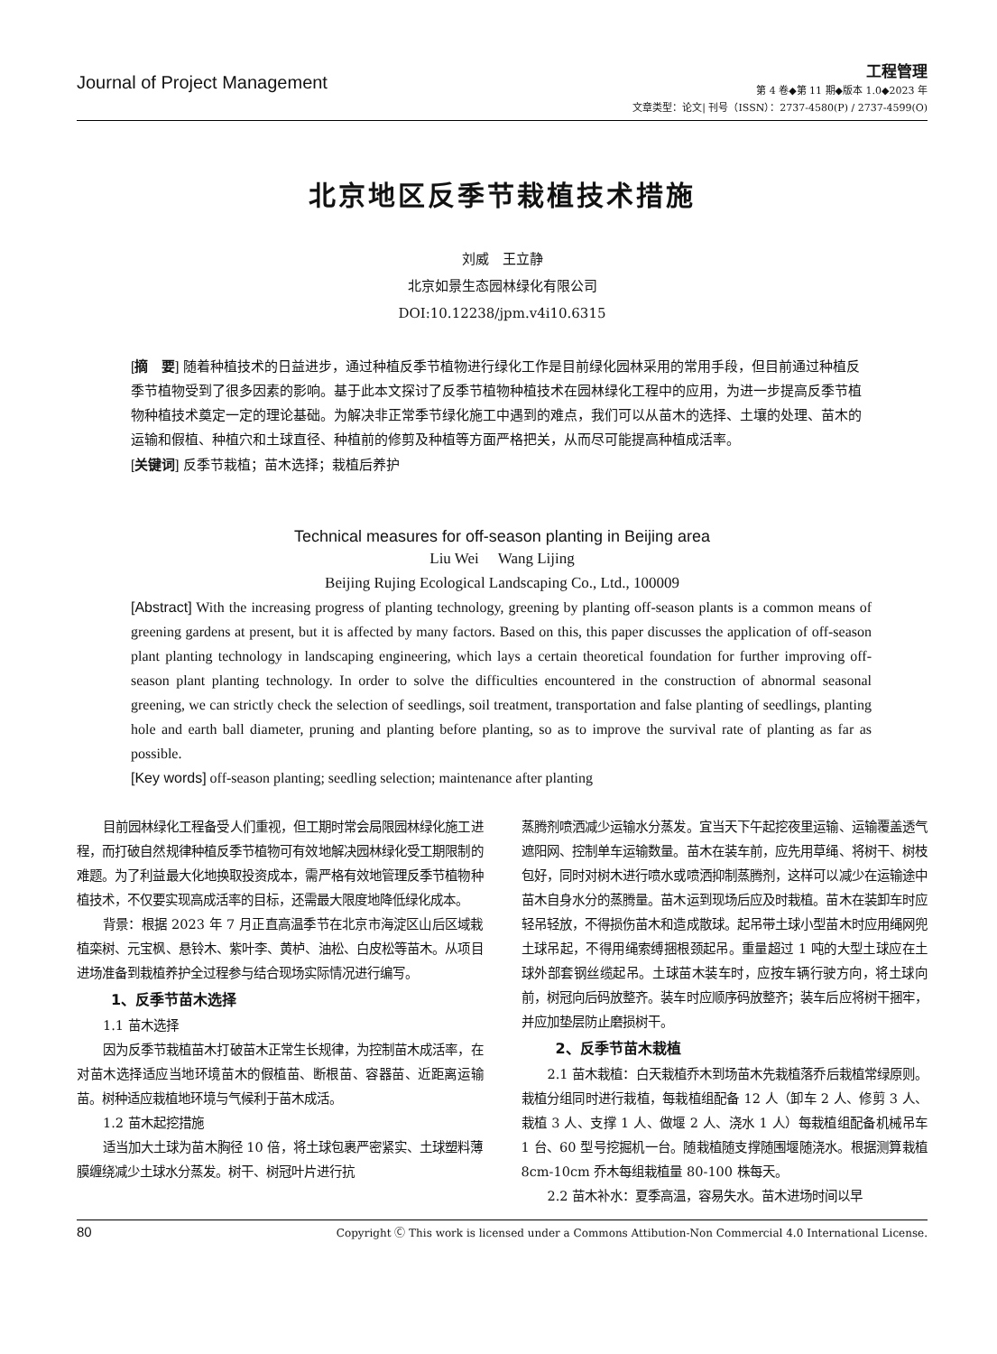Journal of Project Management
工程管理
第 4 卷◆第 11 期◆版本 1.0◆2023 年
文章类型：论文| 刊号（ISSN）：2737-4580(P) / 2737-4599(O)
北京地区反季节栽植技术措施
刘威　王立静
北京如景生态园林绿化有限公司
DOI:10.12238/jpm.v4i10.6315
[摘　要] 随着种植技术的日益进步，通过种植反季节植物进行绿化工作是目前绿化园林采用的常用手段，但目前通过种植反季节植物受到了很多因素的影响。基于此本文探讨了反季节植物种植技术在园林绿化工程中的应用，为进一步提高反季节植物种植技术奠定一定的理论基础。为解决非正常季节绿化施工中遇到的难点，我们可以从苗木的选择、土壤的处理、苗木的运输和假植、种植穴和土球直径、种植前的修剪及种植等方面严格把关，从而尽可能提高种植成活率。
[关键词] 反季节栽植；苗木选择；栽植后养护
Technical measures for off-season planting in Beijing area
Liu Wei　 Wang Lijing
Beijing Rujing Ecological Landscaping Co., Ltd., 100009
[Abstract] With the increasing progress of planting technology, greening by planting off-season plants is a common means of greening gardens at present, but it is affected by many factors. Based on this, this paper discusses the application of off-season plant planting technology in landscaping engineering, which lays a certain theoretical foundation for further improving off-season plant planting technology. In order to solve the difficulties encountered in the construction of abnormal seasonal greening, we can strictly check the selection of seedlings, soil treatment, transportation and false planting of seedlings, planting hole and earth ball diameter, pruning and planting before planting, so as to improve the survival rate of planting as far as possible.
[Key words] off-season planting; seedling selection; maintenance after planting
目前园林绿化工程备受人们重视，但工期时常会局限园林绿化施工进程，而打破自然规律种植反季节植物可有效地解决园林绿化受工期限制的难题。为了利益最大化地换取投资成本，需严格有效地管理反季节植物种植技术，不仅要实现高成活率的目标，还需最大限度地降低绿化成本。
背景：根据 2023 年 7 月正直高温季节在北京市海淀区山后区域栽植栾树、元宝枫、悬铃木、紫叶李、黄栌、油松、白皮松等苗木。从项目进场准备到栽植养护全过程参与结合现场实际情况进行编写。
1、反季节苗木选择
1.1 苗木选择
因为反季节栽植苗木打破苗木正常生长规律，为控制苗木成活率，在对苗木选择适应当地环境苗木的假植苗、断根苗、容器苗、近距离运输苗。树种适应栽植地环境与气候利于苗木成活。
1.2 苗木起挖措施
适当加大土球为苗木胸径 10 倍，将土球包裹严密紧实、土球塑料薄膜缠绕减少土球水分蒸发。树干、树冠叶片进行抗
蒸腾剂喷洒减少运输水分蒸发。宜当天下午起挖夜里运输、运输覆盖透气遮阳网、控制单车运输数量。苗木在装车前，应先用草绳、将树干、树枝包好，同时对树木进行喷水或喷洒抑制蒸腾剂，这样可以减少在运输途中苗木自身水分的蒸腾量。苗木运到现场后应及时栽植。苗木在装卸车时应轻吊轻放，不得损伤苗木和造成散球。起吊带土球小型苗木时应用绳网兜土球吊起，不得用绳索缚捆根颈起吊。重量超过 1 吨的大型土球应在土球外部套钢丝缆起吊。土球苗木装车时，应按车辆行驶方向，将土球向前，树冠向后码放整齐。装车时应顺序码放整齐；装车后应将树干捆牢，并应加垫层防止磨损树干。
2、反季节苗木栽植
2.1 苗木栽植：白天栽植乔木到场苗木先栽植落乔后栽植常绿原则。栽植分组同时进行栽植，每栽植组配备 12 人（卸车 2 人、修剪 3 人、栽植 3 人、支撑 1 人、做堰 2 人、浇水 1 人）每栽植组配备机械吊车 1 台、60 型号挖掘机一台。随栽植随支撑随围堰随浇水。根据测算栽植 8cm-10cm 乔木每组栽植量 80-100 株每天。
2.2 苗木补水：夏季高温，容易失水。苗木进场时间以早
80 Copyright Ⓒ This work is licensed under a Commons Attibution-Non Commercial 4.0 International License.